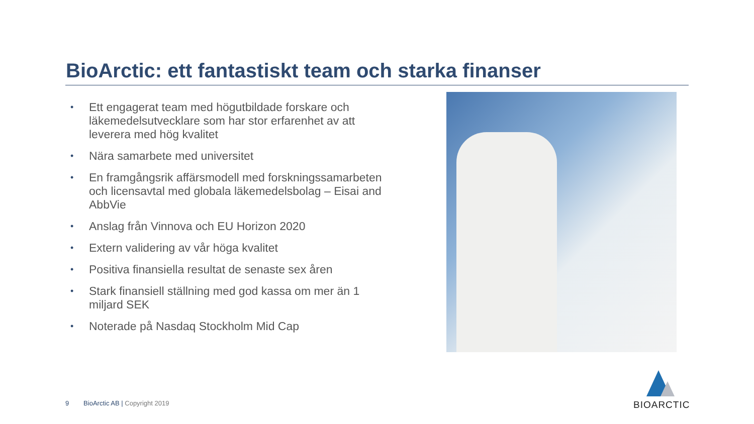BioArctic: ett fantastiskt team och starka finanser
• Ett engagerat team med högutbildade forskare och läkemedelsutvecklare som har stor erfarenhet av att leverera med hög kvalitet
• Nära samarbete med universitet
• En framgångsrik affärsmodell med forskningssamarbeten och licensavtal med globala läkemedelsbolag – Eisai and AbbVie
• Anslag från Vinnova och EU Horizon 2020
• Extern validering av vår höga kvalitet
• Positiva finansiella resultat de senaste sex åren
• Stark finansiell ställning med god kassa om mer än 1 miljard SEK
• Noterade på Nasdaq Stockholm Mid Cap
9 BioArctic AB | Copyright 2019
BIOARCTIC